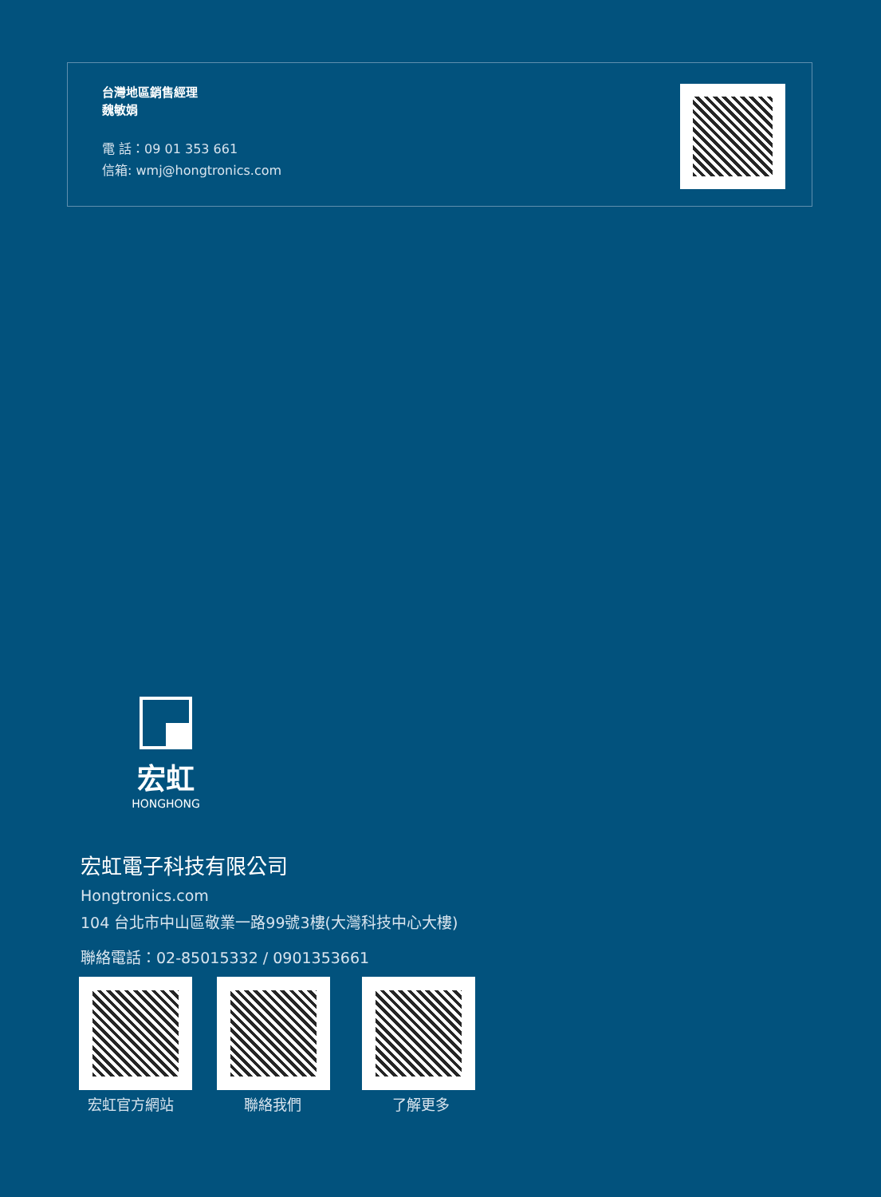台灣地區銷售經理
魏敏娟
電 話：09 01 353 661
信箱: wmj@hongtronics.com
宏虹
HONGHONG
宏虹電子科技有限公司
Hongtronics.com
104 台北市中山區敬業一路99號3樓(大灣科技中心大樓)
聯絡電話：02-85015332 / 0901353661
宏虹官方網站 聯絡我們 了解更多